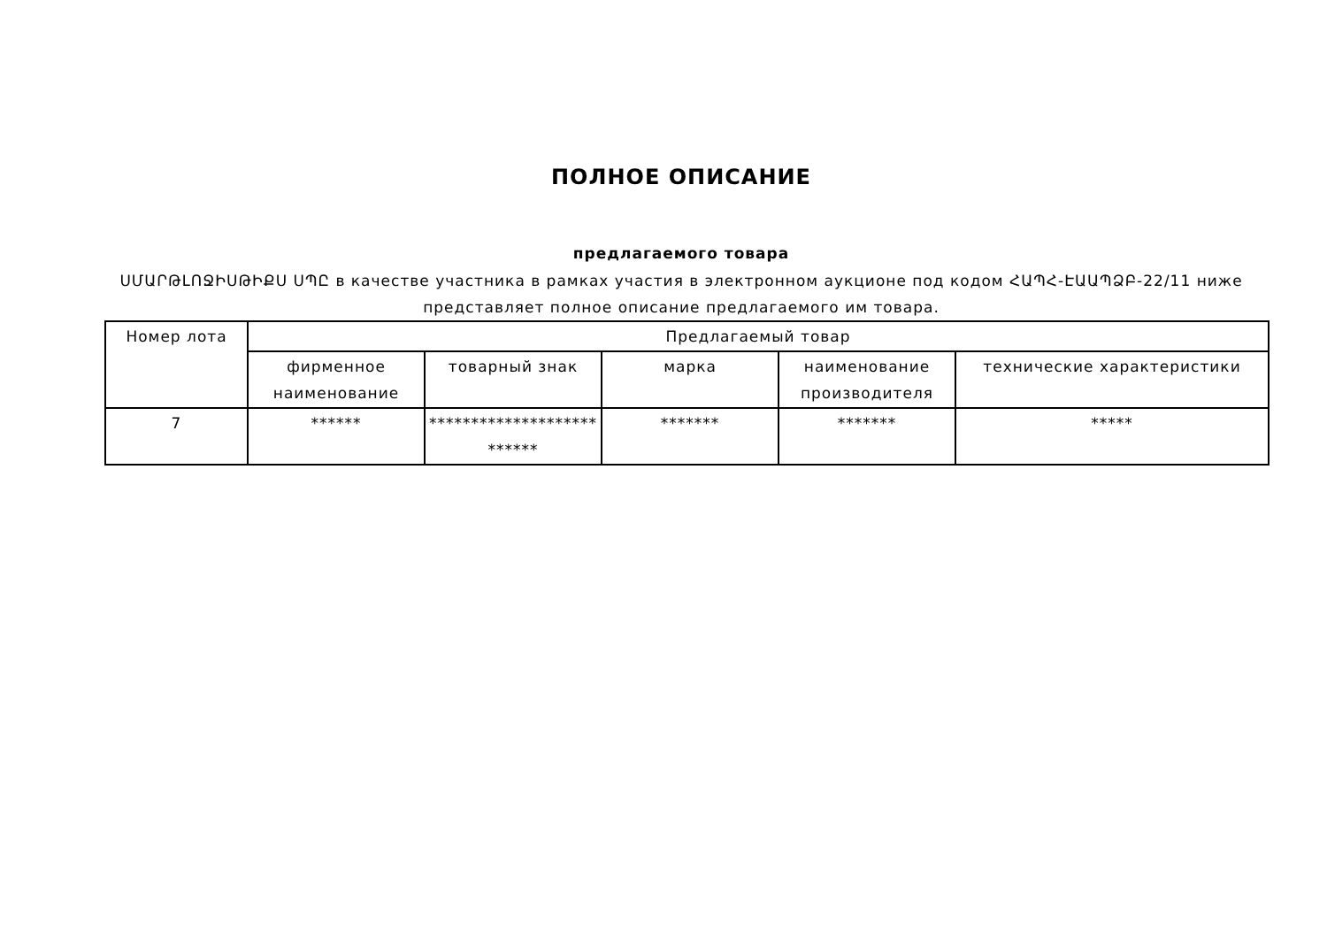ПОЛНОЕ ОПИСАНИЕ
предлагаемого товара
ՍՄԱՐԹԼՈՋԻՍԹԻՔՍ ՍՊԸ в качестве участника в рамках участия в электронном аукционе под кодом ՀԱՊՀ-ԷԱԱՊՁԲ-22/11 ниже представляет полное описание предлагаемого им товара.
| Номер лота | Предлагаемый товар | | | | |
| --- | --- | --- | --- | --- | --- |
| | фирменное наименование | товарный знак | марка | наименование производителя | технические характеристики |
| 7 | ****** | ******************** ****** | ******* | ******* | ***** |